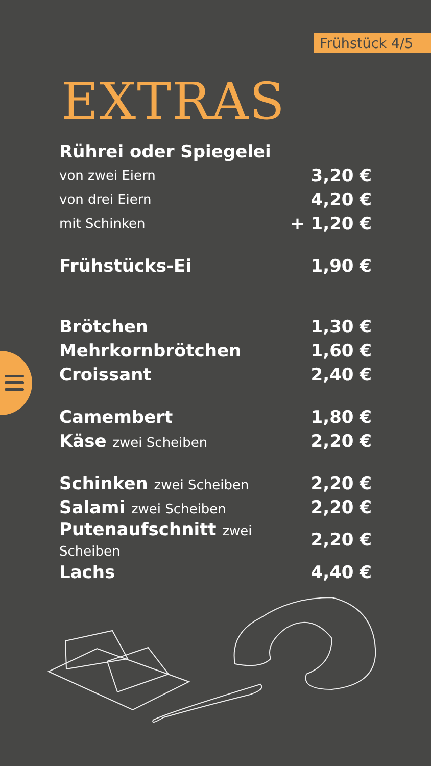Frühstück 4/5
EXTRAS
| Rührei oder Spiegelei | |
| von zwei Eiern | 3,20 € |
| von drei Eiern | 4,20 € |
| mit Schinken | + 1,20 € |
| Frühstücks-Ei | 1,90 € |
| Brötchen | 1,30 € |
| Mehrkornbrötchen | 1,60 € |
| Croissant | 2,40 € |
| Camembert | 1,80 € |
| Käse zwei Scheiben | 2,20 € |
| Schinken zwei Scheiben | 2,20 € |
| Salami zwei Scheiben | 2,20 € |
| Putenaufschnitt zwei Scheiben | 2,20 € |
| Lachs | 4,40 € |